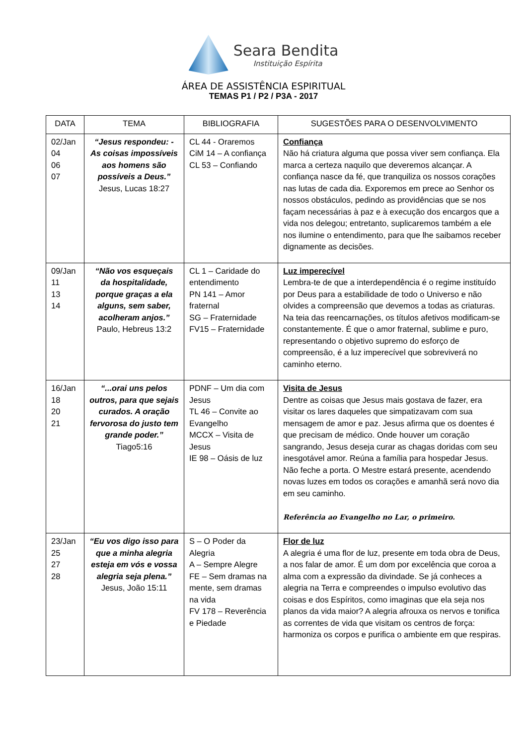Seara Bendita
Instituição Espírita
ÁREA DE ASSISTÊNCIA ESPIRITUAL
TEMAS P1 / P2 / P3A - 2017
| DATA | TEMA | BIBLIOGRAFIA | SUGESTÕES PARA O DESENVOLVIMENTO |
| --- | --- | --- | --- |
| 02/Jan 04 06 07 | “Jesus respondeu: - As coisas impossíveis aos homens são possíveis a Deus.” Jesus, Lucas 18:27 | CL 44 - Oraremos CiM 14 – A confiança CL 53 – Confiando | Confiança Não há criatura alguma que possa viver sem confiança. Ela marca a certeza naquilo que deveremos alcançar. A confiança nasce da fé, que tranquiliza os nossos corações nas lutas de cada dia. Exporemos em prece ao Senhor os nossos obstáculos, pedindo as providências que se nos façam necessárias à paz e à execução dos encargos que a vida nos delegou; entretanto, suplicaremos também a ele nos ilumine o entendimento, para que lhe saibamos receber dignamente as decisões. |
| 09/Jan 11 13 14 | “Não vos esqueçais da hospitalidade, porque graças a ela alguns, sem saber, acolheram anjos.” Paulo, Hebreus 13:2 | CL 1 – Caridade do entendimento PN 141 – Amor fraternal SG – Fraternidade FV15 – Fraternidade | Luz imperecível Lembra-te de que a interdependência é o regime instituído por Deus para a estabilidade de todo o Universo e não olvides a compreensão que devemos a todas as criaturas. Na teia das reencarnações, os títulos afetivos modificam-se constantemente. É que o amor fraternal, sublime e puro, representando o objetivo supremo do esforço de compreensão, é a luz imperecível que sobreviverá no caminho eterno. |
| 16/Jan 18 20 21 | “...orai uns pelos outros, para que sejais curados. A oração fervorosa do justo tem grande poder.” Tiago5:16 | PDNF – Um dia com Jesus TL 46 – Convite ao Evangelho MCCX – Visita de Jesus IE 98 – Oásis de luz | Visita de Jesus Dentre as coisas que Jesus mais gostava de fazer, era visitar os lares daqueles que simpatizavam com sua mensagem de amor e paz. Jesus afirma que os doentes é que precisam de médico. Onde houver um coração sangrando, Jesus deseja curar as chagas doridas com seu inesgotável amor. Reúna a família para hospedar Jesus. Não feche a porta. O Mestre estará presente, acendendo novas luzes em todos os corações e amanhã será novo dia em seu caminho. Referência ao Evangelho no Lar, o primeiro. |
| 23/Jan 25 27 28 | “Eu vos digo isso para que a minha alegria esteja em vós e vossa alegria seja plena.” Jesus, João 15:11 | S – O Poder da Alegria A – Sempre Alegre FE – Sem dramas na mente, sem dramas na vida FV 178 – Reverência e Piedade | Flor de luz A alegria é uma flor de luz, presente em toda obra de Deus, a nos falar de amor. É um dom por excelência que coroa a alma com a expressão da divindade. Se já conheces a alegria na Terra e compreendes o impulso evolutivo das coisas e dos Espíritos, como imaginas que ela seja nos planos da vida maior? A alegria afrouxa os nervos e tonifica as correntes de vida que visitam os centros de força: harmoniza os corpos e purifica o ambiente em que respiras. |